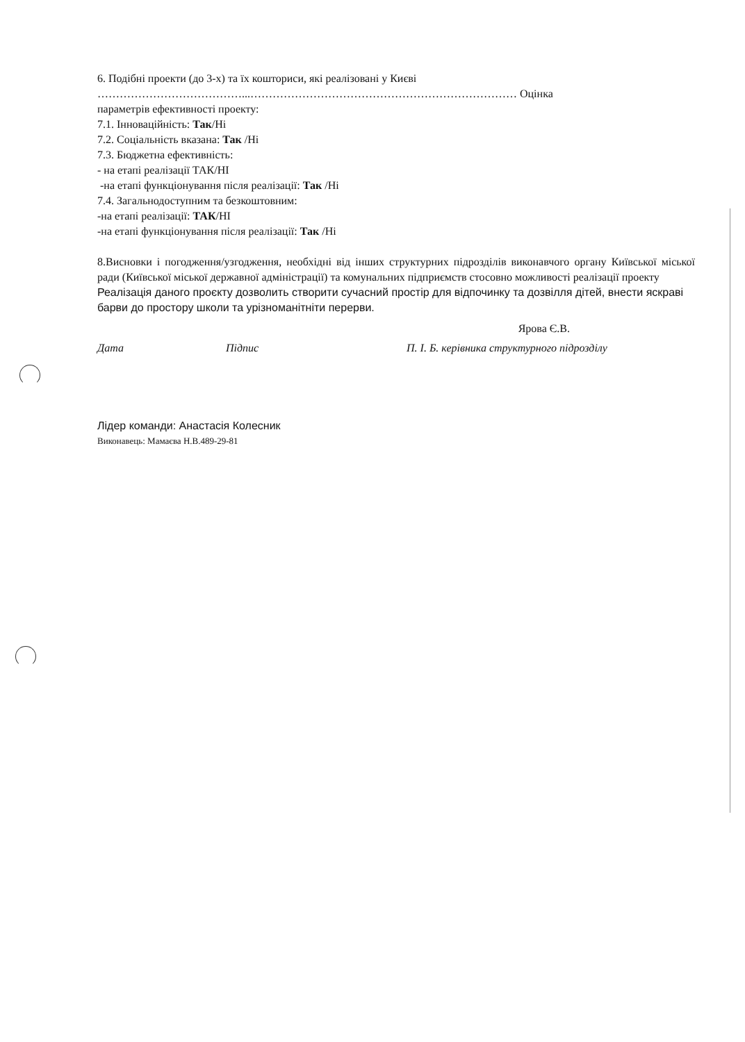6. Подібні проекти (до 3-х) та їх кошториси, які реалізовані у Києві
…………………………………...……………………………………………………………… Оцінка
параметрів ефективності проекту:
7.1. Інноваційність: Так/Ні
7.2. Соціальність вказана: Так /Ні
7.3. Бюджетна ефективність:
- на етапі реалізації ТАК/НІ
-на етапі функціонування після реалізації: Так /Ні
7.4. Загальнодоступним та безкоштовним:
-на етапі реалізації: ТАК/НІ
-на етапі функціонування після реалізації: Так /Ні
8.Висновки і погодження/узгодження, необхідні від інших структурних підрозділів виконавчого органу Київської міської ради (Київської міської державної адміністрації) та комунальних підприємств стосовно можливості реалізації проекту
Реалізація даного проєкту дозволить створити сучасний простір для відпочинку та дозвілля дітей, внести яскраві барви до простору школи та урізноманітніти перерви.
Ярова Є.В.
Дата Підпис П. І. Б. керівника структурного підрозділу
Лідер команди: Анастасія Колесник
Виконавець: Мамаєва Н.В.489-29-81